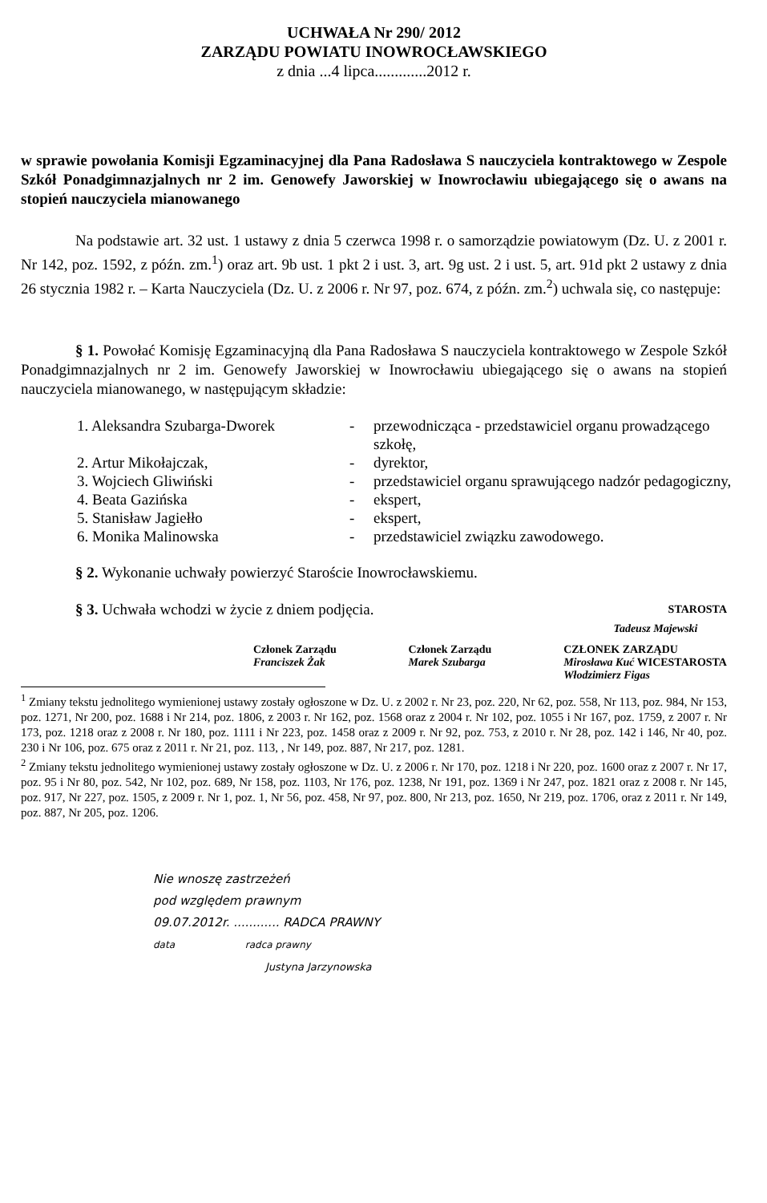UCHWAŁA Nr 290/ 2012
ZARZĄDU POWIATU INOWROCŁAWSKIEGO
z dnia ...4 lipca.............2012 r.
w sprawie powołania Komisji Egzaminacyjnej dla Pana Radosława S nauczyciela kontraktowego w Zespole Szkół Ponadgimnazjalnych nr 2 im. Genowefy Jaworskiej w Inowrocławiu ubiegającego się o awans na stopień nauczyciela mianowanego
Na podstawie art. 32 ust. 1 ustawy z dnia 5 czerwca 1998 r. o samorządzie powiatowym (Dz. U. z 2001 r. Nr 142, poz. 1592, z późn. zm.<sup>1</sup>) oraz art. 9b ust. 1 pkt 2 i ust. 3, art. 9g ust. 2 i ust. 5, art. 91d pkt 2 ustawy z dnia 26 stycznia 1982 r. – Karta Nauczyciela (Dz. U. z 2006 r. Nr 97, poz. 674, z późn. zm.<sup>2</sup>) uchwala się, co następuje:
§ 1. Powołać Komisję Egzaminacyjną dla Pana Radosława S nauczyciela kontraktowego w Zespole Szkół Ponadgimnazjalnych nr 2 im. Genowefy Jaworskiej w Inowrocławiu ubiegającego się o awans na stopień nauczyciela mianowanego, w następującym składzie:
| 1. Aleksandra Szubarga-Dworek | - | przewodnicząca - przedstawiciel organu prowadzącego szkołę, |
| 2. Artur Mikołajczak, | - | dyrektor, |
| 3. Wojciech Gliwiński | - | przedstawiciel organu sprawującego nadzór pedagogiczny, |
| 4. Beata Gazińska | - | ekspert, |
| 5. Stanisław Jagiełło | - | ekspert, |
| 6. Monika Malinowska | - | przedstawiciel związku zawodowego. |
§ 2. Wykonanie uchwały powierzyć Staroście Inowrocławskiemu.
§ 3. Uchwała wchodzi w życie z dniem podjęcia. STAROSTA
Tadeusz Majewski
Członek Zarządu
Franciszek Żak Członek Zarządu
Marek Szubarga CZŁONEK ZARZĄDU
Mirosława Kuć WICESTAROSTA
Włodzimierz Figas
<sup>1</sup> Zmiany tekstu jednolitego wymienionej ustawy zostały ogłoszone w Dz. U. z 2002 r. Nr 23, poz. 220, Nr 62, poz. 558, Nr 113, poz. 984, Nr 153, poz. 1271, Nr 200, poz. 1688 i Nr 214, poz. 1806, z 2003 r. Nr 162, poz. 1568 oraz z 2004 r. Nr 102, poz. 1055 i Nr 167, poz. 1759, z 2007 r. Nr 173, poz. 1218 oraz z 2008 r. Nr 180, poz. 1111 i Nr 223, poz. 1458 oraz z 2009 r. Nr 92, poz. 753, z 2010 r. Nr 28, poz. 142 i 146, Nr 40, poz. 230 i Nr 106, poz. 675 oraz z 2011 r. Nr 21, poz. 113, , Nr 149, poz. 887, Nr 217, poz. 1281.
<sup>2</sup> Zmiany tekstu jednolitego wymienionej ustawy zostały ogłoszone w Dz. U. z 2006 r. Nr 170, poz. 1218 i Nr 220, poz. 1600 oraz z 2007 r. Nr 17, poz. 95 i Nr 80, poz. 542, Nr 102, poz. 689, Nr 158, poz. 1103, Nr 176, poz. 1238, Nr 191, poz. 1369 i Nr 247, poz. 1821 oraz z 2008 r. Nr 145, poz. 917, Nr 227, poz. 1505, z 2009 r. Nr 1, poz. 1, Nr 56, poz. 458, Nr 97, poz. 800, Nr 213, poz. 1650, Nr 219, poz. 1706, oraz z 2011 r. Nr 149, poz. 887, Nr 205, poz. 1206.
Nie wnoszę zastrzeżeń
pod względem prawnym
09.07.2012r. ............ RADCA PRAWNY
data radca prawny
Justyna Jarzynowska